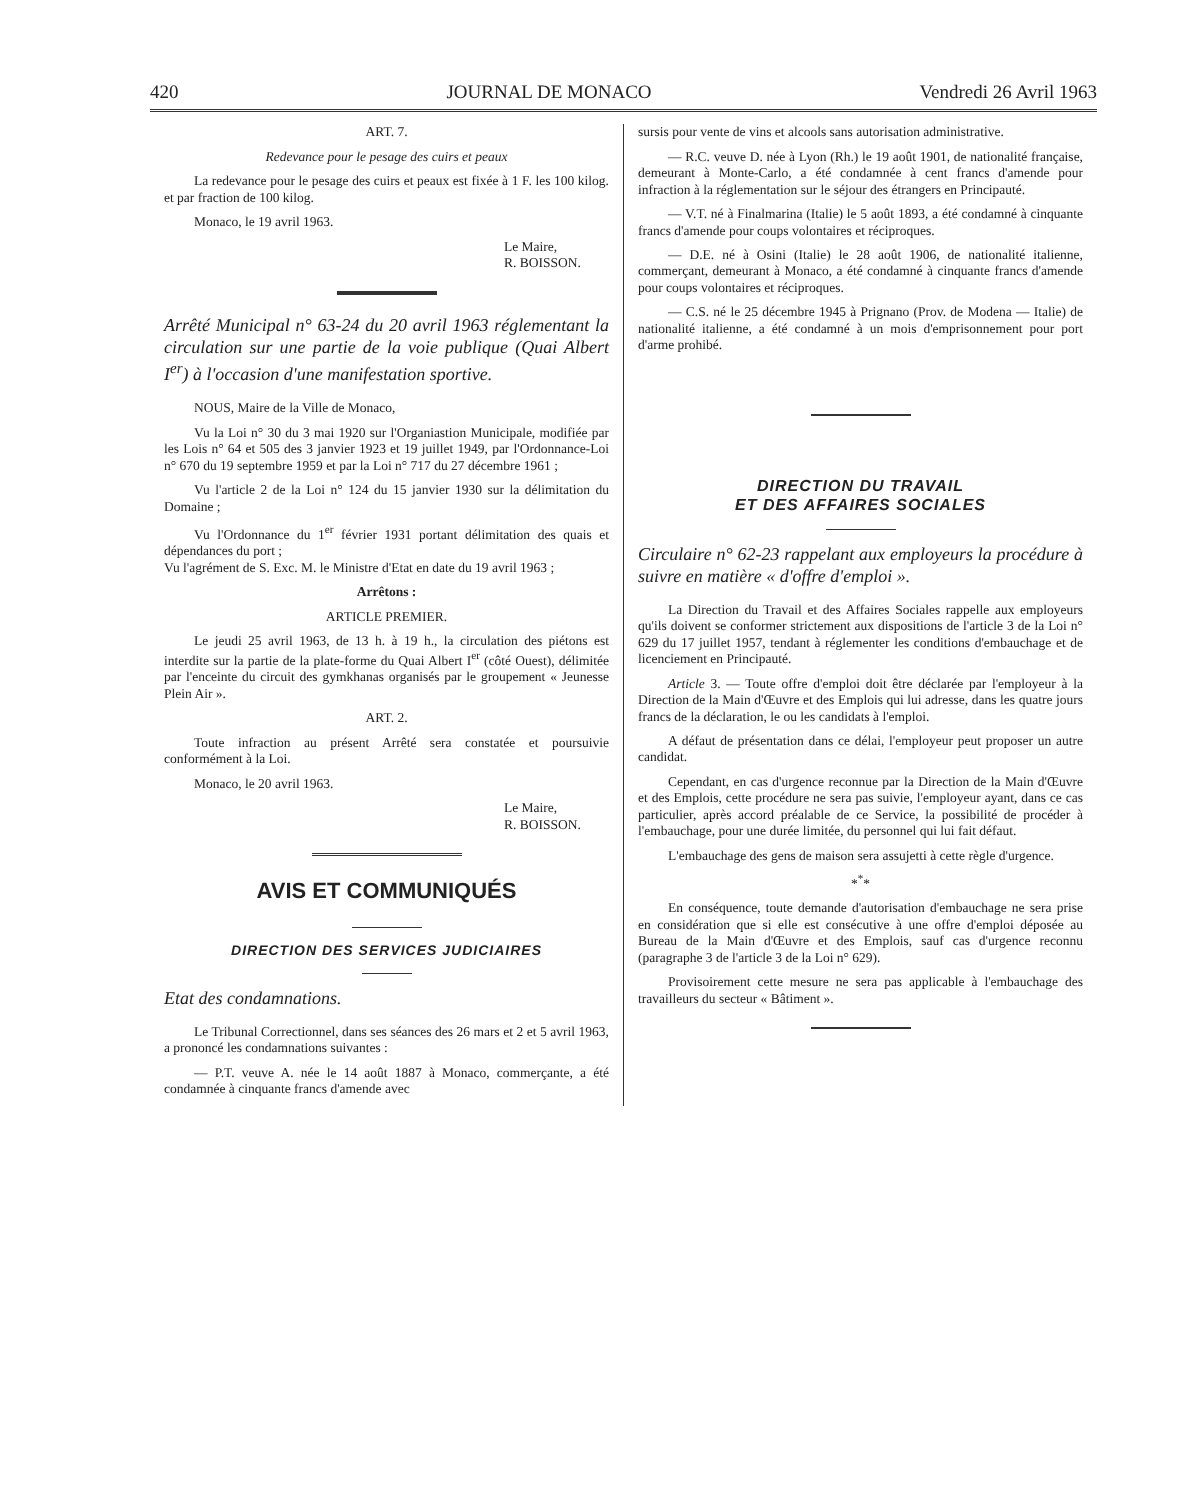420 JOURNAL DE MONACO Vendredi 26 Avril 1963
ART. 7.
Redevance pour le pesage des cuirs et peaux
La redevance pour le pesage des cuirs et peaux est fixée à 1 F. les 100 kilog. et par fraction de 100 kilog.
Monaco, le 19 avril 1963.
Le Maire,
R. BOISSON.
Arrêté Municipal n° 63-24 du 20 avril 1963 réglementant la circulation sur une partie de la voie publique (Quai Albert I<sup>er</sup>) à l'occasion d'une manifestation sportive.
NOUS, Maire de la Ville de Monaco,
Vu la Loi n° 30 du 3 mai 1920 sur l'Organiastion Municipale, modifiée par les Lois n° 64 et 505 des 3 janvier 1923 et 19 juillet 1949, par l'Ordonnance-Loi n° 670 du 19 septembre 1959 et par la Loi n° 717 du 27 décembre 1961 ;
Vu l'article 2 de la Loi n° 124 du 15 janvier 1930 sur la délimitation du Domaine ;
Vu l'Ordonnance du 1<sup>er</sup> février 1931 portant délimitation des quais et dépendances du port ;
Vu l'agrément de S. Exc. M. le Ministre d'Etat en date du 19 avril 1963 ;
Arrêtons :
ARTICLE PREMIER.
Le jeudi 25 avril 1963, de 13 h. à 19 h., la circulation des piétons est interdite sur la partie de la plate-forme du Quai Albert I<sup>er</sup> (côté Ouest), délimitée par l'enceinte du circuit des gymkhanas organisés par le groupement « Jeunesse Plein Air ».
ART. 2.
Toute infraction au présent Arrêté sera constatée et poursuivie conformément à la Loi.
Monaco, le 20 avril 1963.
Le Maire,
R. BOISSON.
AVIS ET COMMUNIQUÉS
DIRECTION DES SERVICES JUDICIAIRES
Etat des condamnations.
Le Tribunal Correctionnel, dans ses séances des 26 mars et 2 et 5 avril 1963, a prononcé les condamnations suivantes :
— P.T. veuve A. née le 14 août 1887 à Monaco, commerçante, a été condamnée à cinquante francs d'amende avec
sursis pour vente de vins et alcools sans autorisation administrative.
— R.C. veuve D. née à Lyon (Rh.) le 19 août 1901, de nationalité française, demeurant à Monte-Carlo, a été condamnée à cent francs d'amende pour infraction à la réglementation sur le séjour des étrangers en Principauté.
— V.T. né à Finalmarina (Italie) le 5 août 1893, a été condamné à cinquante francs d'amende pour coups volontaires et réciproques.
— D.E. né à Osini (Italie) le 28 août 1906, de nationalité italienne, commerçant, demeurant à Monaco, a été condamné à cinquante francs d'amende pour coups volontaires et réciproques.
— C.S. né le 25 décembre 1945 à Prignano (Prov. de Modena — Italie) de nationalité italienne, a été condamné à un mois d'emprisonnement pour port d'arme prohibé.
DIRECTION DU TRAVAIL
ET DES AFFAIRES SOCIALES
Circulaire n° 62-23 rappelant aux employeurs la procédure à suivre en matière « d'offre d'emploi ».
La Direction du Travail et des Affaires Sociales rappelle aux employeurs qu'ils doivent se conformer strictement aux dispositions de l'article 3 de la Loi n° 629 du 17 juillet 1957, tendant à réglementer les conditions d'embauchage et de licenciement en Principauté.
Article 3. — Toute offre d'emploi doit être déclarée par l'employeur à la Direction de la Main d'Œuvre et des Emplois qui lui adresse, dans les quatre jours francs de la déclaration, le ou les candidats à l'emploi.
A défaut de présentation dans ce délai, l'employeur peut proposer un autre candidat.
Cependant, en cas d'urgence reconnue par la Direction de la Main d'Œuvre et des Emplois, cette procédure ne sera pas suivie, l'employeur ayant, dans ce cas particulier, après accord préalable de ce Service, la possibilité de procéder à l'embauchage, pour une durée limitée, du personnel qui lui fait défaut.
L'embauchage des gens de maison sera assujetti à cette règle d'urgence.
*<sup>*</sup>*
En conséquence, toute demande d'autorisation d'embauchage ne sera prise en considération que si elle est consécutive à une offre d'emploi déposée au Bureau de la Main d'Œuvre et des Emplois, sauf cas d'urgence reconnu (paragraphe 3 de l'article 3 de la Loi n° 629).
Provisoirement cette mesure ne sera pas applicable à l'embauchage des travailleurs du secteur « Bâtiment ».